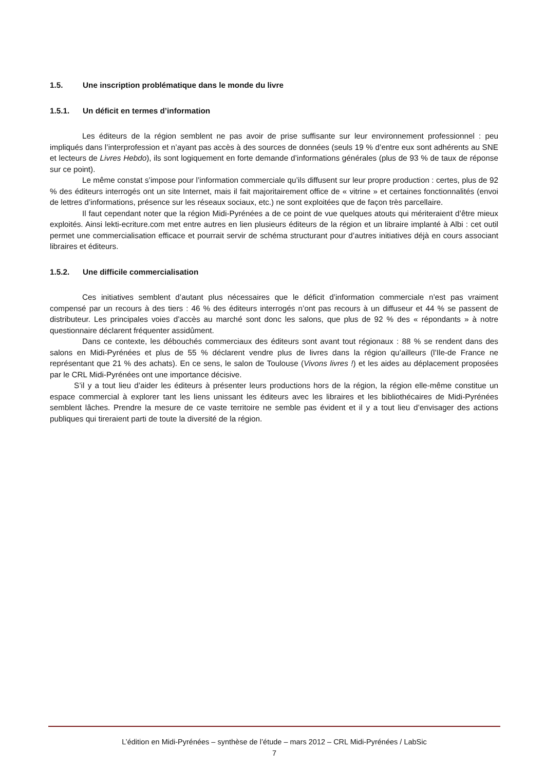1.5. Une inscription problématique dans le monde du livre
1.5.1. Un déficit en termes d’information
Les éditeurs de la région semblent ne pas avoir de prise suffisante sur leur environnement professionnel : peu impliqués dans l’interprofession et n’ayant pas accès à des sources de données (seuls 19 % d’entre eux sont adhérents au SNE et lecteurs de Livres Hebdo), ils sont logiquement en forte demande d’informations générales (plus de 93 % de taux de réponse sur ce point).
Le même constat s’impose pour l’information commerciale qu’ils diffusent sur leur propre production : certes, plus de 92 % des éditeurs interrogés ont un site Internet, mais il fait majoritairement office de « vitrine » et certaines fonctionnalités (envoi de lettres d’informations, présence sur les réseaux sociaux, etc.) ne sont exploitées que de façon très parcellaire.
Il faut cependant noter que la région Midi-Pyrénées a de ce point de vue quelques atouts qui mériteraient d’être mieux exploités. Ainsi lekti-ecriture.com met entre autres en lien plusieurs éditeurs de la région et un libraire implanté à Albi : cet outil permet une commercialisation efficace et pourrait servir de schéma structurant pour d’autres initiatives déjà en cours associant libraires et éditeurs.
1.5.2. Une difficile commercialisation
Ces initiatives semblent d’autant plus nécessaires que le déficit d’information commerciale n’est pas vraiment compensé par un recours à des tiers : 46 % des éditeurs interrogés n’ont pas recours à un diffuseur et 44 % se passent de distributeur. Les principales voies d’accès au marché sont donc les salons, que plus de 92 % des « répondants » à notre questionnaire déclarent fréquenter assidûment.
Dans ce contexte, les débouchés commerciaux des éditeurs sont avant tout régionaux : 88 % se rendent dans des salons en Midi-Pyrénées et plus de 55 % déclarent vendre plus de livres dans la région qu’ailleurs (l’Ile-de France ne représentant que 21 % des achats). En ce sens, le salon de Toulouse (Vivons livres !) et les aides au déplacement proposées par le CRL Midi-Pyrénées ont une importance décisive.
S’il y a tout lieu d’aider les éditeurs à présenter leurs productions hors de la région, la région elle-même constitue un espace commercial à explorer tant les liens unissant les éditeurs avec les libraires et les bibliothécaires de Midi-Pyrénées semblent lâches. Prendre la mesure de ce vaste territoire ne semble pas évident et il y a tout lieu d’envisager des actions publiques qui tireraient parti de toute la diversité de la région.
L’édition en Midi-Pyrénées – synthèse de l’étude – mars 2012 – CRL Midi-Pyrénées / LabSic
7